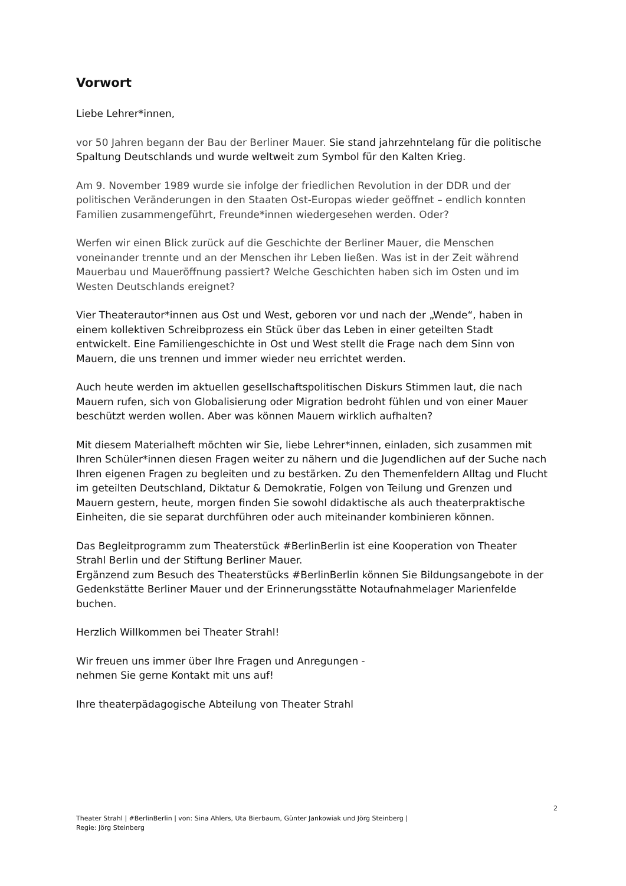Vorwort
Liebe Lehrer*innen,
vor 50 Jahren begann der Bau der Berliner Mauer. Sie stand jahrzehntelang für die politische Spaltung Deutschlands und wurde weltweit zum Symbol für den Kalten Krieg.
Am 9. November 1989 wurde sie infolge der friedlichen Revolution in der DDR und der politischen Veränderungen in den Staaten Ost-Europas wieder geöffnet – endlich konnten Familien zusammengeführt, Freunde*innen wiedergesehen werden. Oder?
Werfen wir einen Blick zurück auf die Geschichte der Berliner Mauer, die Menschen voneinander trennte und an der Menschen ihr Leben ließen. Was ist in der Zeit während Mauerbau und Maueröffnung passiert? Welche Geschichten haben sich im Osten und im Westen Deutschlands ereignet?
Vier Theaterautor*innen aus Ost und West, geboren vor und nach der „Wende“, haben in einem kollektiven Schreibprozess ein Stück über das Leben in einer geteilten Stadt entwickelt. Eine Familiengeschichte in Ost und West stellt die Frage nach dem Sinn von Mauern, die uns trennen und immer wieder neu errichtet werden.
Auch heute werden im aktuellen gesellschaftspolitischen Diskurs Stimmen laut, die nach Mauern rufen, sich von Globalisierung oder Migration bedroht fühlen und von einer Mauer beschützt werden wollen. Aber was können Mauern wirklich aufhalten?
Mit diesem Materialheft möchten wir Sie, liebe Lehrer*innen, einladen, sich zusammen mit Ihren Schüler*innen diesen Fragen weiter zu nähern und die Jugendlichen auf der Suche nach Ihren eigenen Fragen zu begleiten und zu bestärken. Zu den Themenfeldern Alltag und Flucht im geteilten Deutschland, Diktatur & Demokratie, Folgen von Teilung und Grenzen und Mauern gestern, heute, morgen finden Sie sowohl didaktische als auch theaterpraktische Einheiten, die sie separat durchführen oder auch miteinander kombinieren können.
Das Begleitprogramm zum Theaterstück #BerlinBerlin ist eine Kooperation von Theater Strahl Berlin und der Stiftung Berliner Mauer.
Ergänzend zum Besuch des Theaterstücks #BerlinBerlin können Sie Bildungsangebote in der Gedenkstätte Berliner Mauer und der Erinnerungsstätte Notaufnahmelager Marienfelde buchen.
Herzlich Willkommen bei Theater Strahl!
Wir freuen uns immer über Ihre Fragen und Anregungen -
nehmen Sie gerne Kontakt mit uns auf!
Ihre theaterpädagogische Abteilung von Theater Strahl
2
Theater Strahl | #BerlinBerlin | von: Sina Ahlers, Uta Bierbaum, Günter Jankowiak und Jörg Steinberg |
Regie: Jörg Steinberg